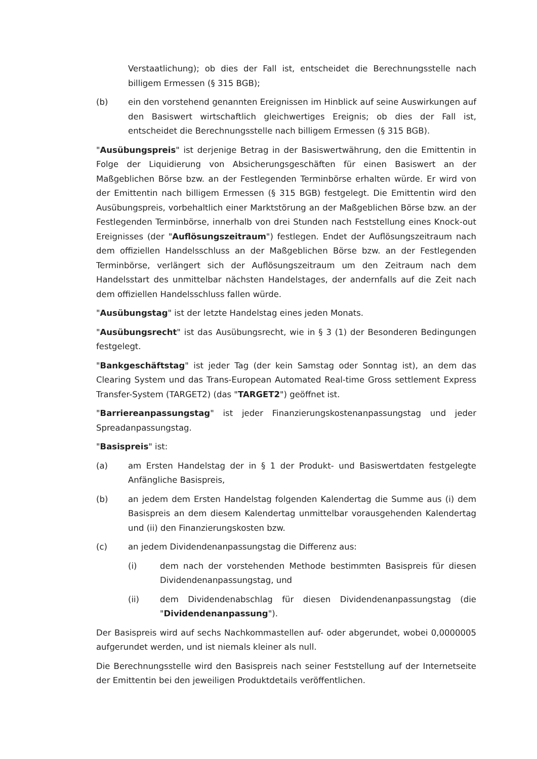Verstaatlichung); ob dies der Fall ist, entscheidet die Berechnungsstelle nach billigem Ermessen (§ 315 BGB);
(b) ein den vorstehend genannten Ereignissen im Hinblick auf seine Auswirkungen auf den Basiswert wirtschaftlich gleichwertiges Ereignis; ob dies der Fall ist, entscheidet die Berechnungsstelle nach billigem Ermessen (§ 315 BGB).
"Ausübungspreis" ist derjenige Betrag in der Basiswertwährung, den die Emittentin in Folge der Liquidierung von Absicherungsgeschäften für einen Basiswert an der Maßgeblichen Börse bzw. an der Festlegenden Terminbörse erhalten würde. Er wird von der Emittentin nach billigem Ermessen (§ 315 BGB) festgelegt. Die Emittentin wird den Ausübungspreis, vorbehaltlich einer Marktstörung an der Maßgeblichen Börse bzw. an der Festlegenden Terminbörse, innerhalb von drei Stunden nach Feststellung eines Knock-out Ereignisses (der "Auflösungszeitraum") festlegen. Endet der Auflösungszeitraum nach dem offiziellen Handelsschluss an der Maßgeblichen Börse bzw. an der Festlegenden Terminbörse, verlängert sich der Auflösungszeitraum um den Zeitraum nach dem Handelsstart des unmittelbar nächsten Handelstages, der andernfalls auf die Zeit nach dem offiziellen Handelsschluss fallen würde.
"Ausübungstag" ist der letzte Handelstag eines jeden Monats.
"Ausübungsrecht" ist das Ausübungsrecht, wie in § 3 (1) der Besonderen Bedingungen festgelegt.
"Bankgeschäftstag" ist jeder Tag (der kein Samstag oder Sonntag ist), an dem das Clearing System und das Trans-European Automated Real-time Gross settlement Express Transfer-System (TARGET2) (das "TARGET2") geöffnet ist.
"Barriereanpassungstag" ist jeder Finanzierungskostenanpassungstag und jeder Spreadanpassungstag.
"Basispreis" ist:
(a) am Ersten Handelstag der in § 1 der Produkt- und Basiswertdaten festgelegte Anfängliche Basispreis,
(b) an jedem dem Ersten Handelstag folgenden Kalendertag die Summe aus (i) dem Basispreis an dem diesem Kalendertag unmittelbar vorausgehenden Kalendertag und (ii) den Finanzierungskosten bzw.
(c) an jedem Dividendenanpassungstag die Differenz aus:
(i) dem nach der vorstehenden Methode bestimmten Basispreis für diesen Dividendenanpassungstag, und
(ii) dem Dividendenabschlag für diesen Dividendenanpassungstag (die "Dividendenanpassung").
Der Basispreis wird auf sechs Nachkommastellen auf- oder abgerundet, wobei 0,0000005 aufgerundet werden, und ist niemals kleiner als null.
Die Berechnungsstelle wird den Basispreis nach seiner Feststellung auf der Internetseite der Emittentin bei den jeweiligen Produktdetails veröffentlichen.